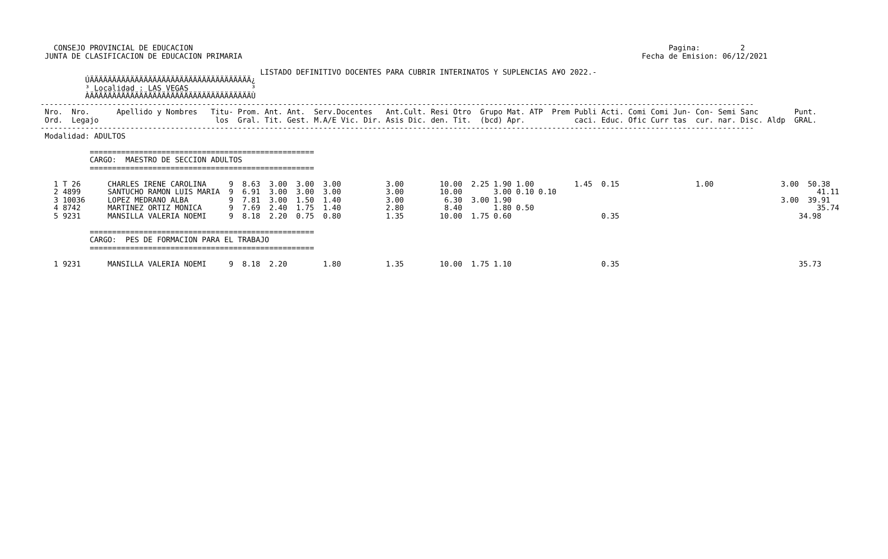CONSEJO PROVINCIAL DE EDUCACION                                                                                                          Pagina:         2
 JUNTA DE CLASIFICACION DE EDUCACION PRIMARIA                                                                                         Fecha de Emision: 06/12/2021

                                                 LISTADO DEFINITIVO DOCENTES PARA CUBRIR INTERINATOS Y SUPLENCIAS A¥O 2022.-
          ÚÄÄÄÄÄÄÄÄÄÄÄÄÄÄÄÄÄÄÄÄÄÄÄÄÄÄÄÄÄÄÄÄÄÄÄÄ¿
          ³ Localidad : LAS VEGAS              ³
          ÀÄÄÄÄÄÄÄÄÄÄÄÄÄÄÄÄÄÄÄÄÄÄÄÄÄÄÄÄÄÄÄÄÄÄÄÄÙ
---------------------------------------------------------------------------------------------------------------------------------------------------------------
 Nro.  Nro.      Apellido y Nombres   Titu- Prom. Ant. Ant.  Serv.Docentes   Ant.Cult. Resi Otro  Grupo Mat. ATP  Prem Publi Acti. Comi Comi Jun- Con- Semi Sanc        Punt.
 Ord.  Legajo                          los  Gral. Tit. Gest. M.A/E Vic. Dir. Asis Dic. den. Tit.  (bcd) Apr.           caci. Educ. Ofic Curr tas  cur. nar. Disc. Aldp  GRAL.
---------------------------------------------------------------------------------------------------------------------------------------------------------------
 Modalidad: ADULTOS

           ==================================================
           CARGO:  MAESTRO DE SECCION ADULTOS
           ==================================================

   1 T 26      CHARLES IRENE CAROLINA     9  8.63  3.00  3.00  3.00          3.00        10.00  2.25 1.90 1.00         1.45  0.15                 1.00               3.00  50.38
   2 4899      SANTUCHO RAMON LUIS MARIA  9  6.91  3.00  3.00  3.00          3.00        10.00       3.00 0.10 0.10                                                          41.11
   3 10036     LOPEZ MEDRANO ALBA         9  7.81  3.00  1.50  1.40          3.00         6.30  3.00 1.90                                                            3.00  39.91
   4 8742      MARTINEZ ORTIZ MONICA      9  7.69  2.40  1.75  1.40          2.80         8.40       1.80 0.50                                                               35.74
   5 9231      MANSILLA VALERIA NOEMI     9  8.18  2.20  0.75  0.80          1.35        10.00  1.75 0.60                    0.35                                        34.98

           ==================================================
           CARGO:  PES DE FORMACION PARA EL TRABAJO
           ==================================================

   1 9231      MANSILLA VALERIA NOEMI     9  8.18  2.20        1.80          1.35        10.00  1.75 1.10                    0.35                                        35.73